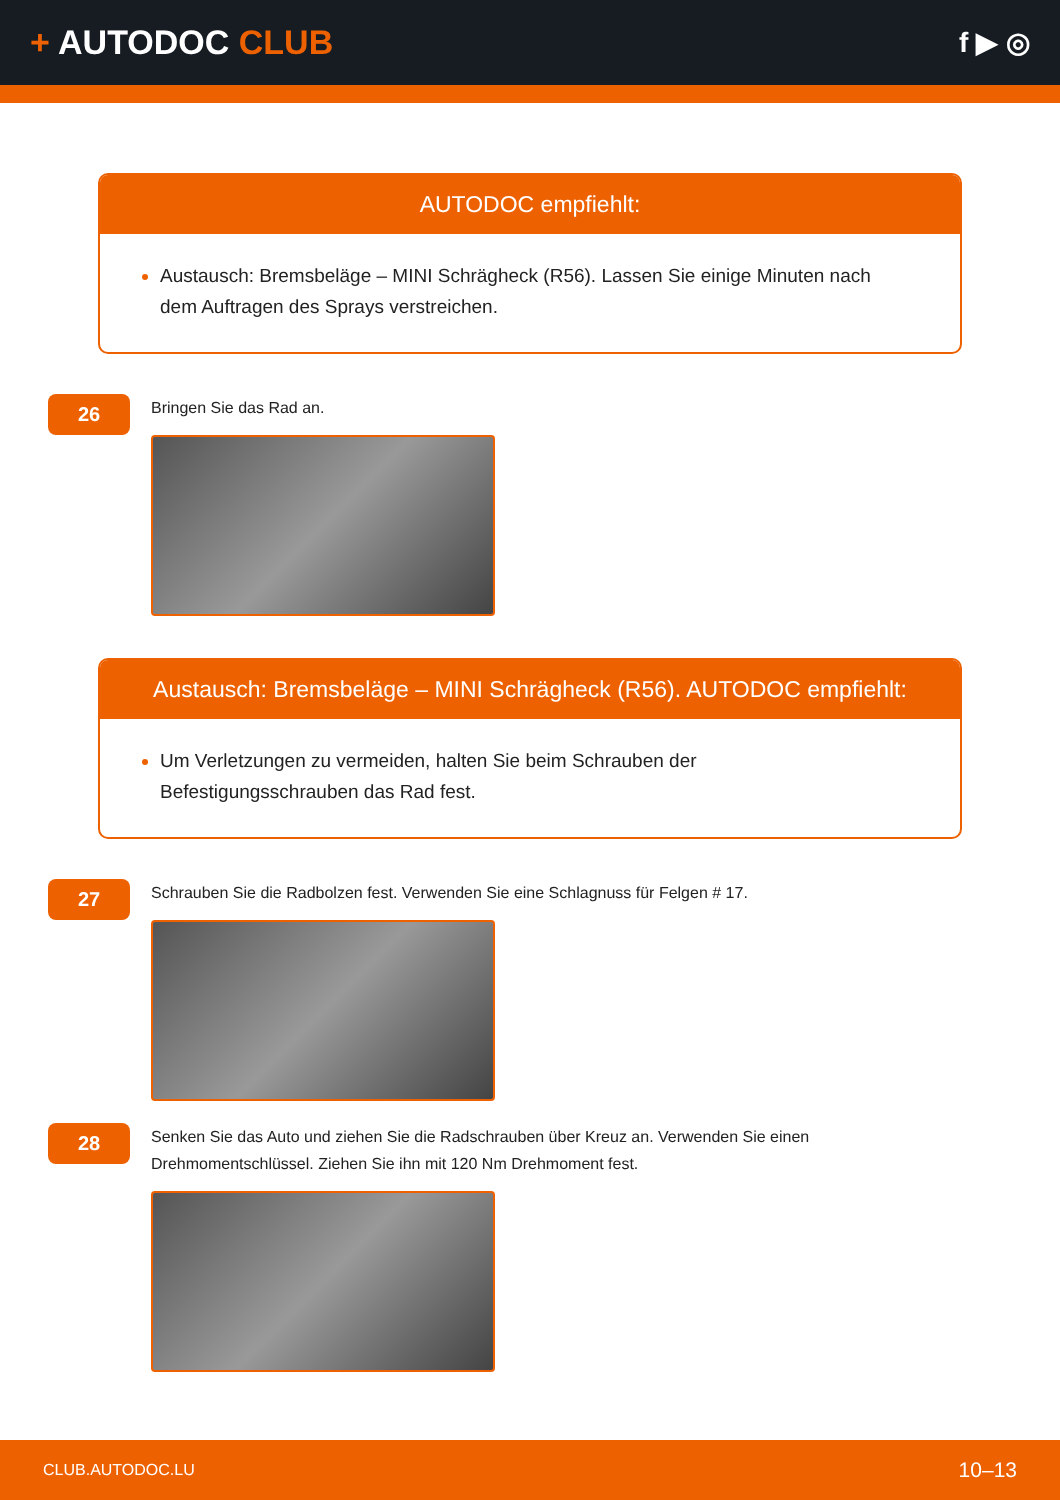+ AUTODOC CLUB
f ▶ ◎
AUTODOC empfiehlt:
Austausch: Bremsbeläge – MINI Schrägheck (R56). Lassen Sie einige Minuten nach dem Auftragen des Sprays verstreichen.
26
Bringen Sie das Rad an.
Austausch: Bremsbeläge – MINI Schrägheck (R56). AUTODOC empfiehlt:
Um Verletzungen zu vermeiden, halten Sie beim Schrauben der Befestigungsschrauben das Rad fest.
27
Schrauben Sie die Radbolzen fest. Verwenden Sie eine Schlagnuss für Felgen # 17.
28
Senken Sie das Auto und ziehen Sie die Radschrauben über Kreuz an. Verwenden Sie einen
Drehmomentschlüssel. Ziehen Sie ihn mit 120 Nm Drehmoment fest.
CLUB.AUTODOC.LU 10–13